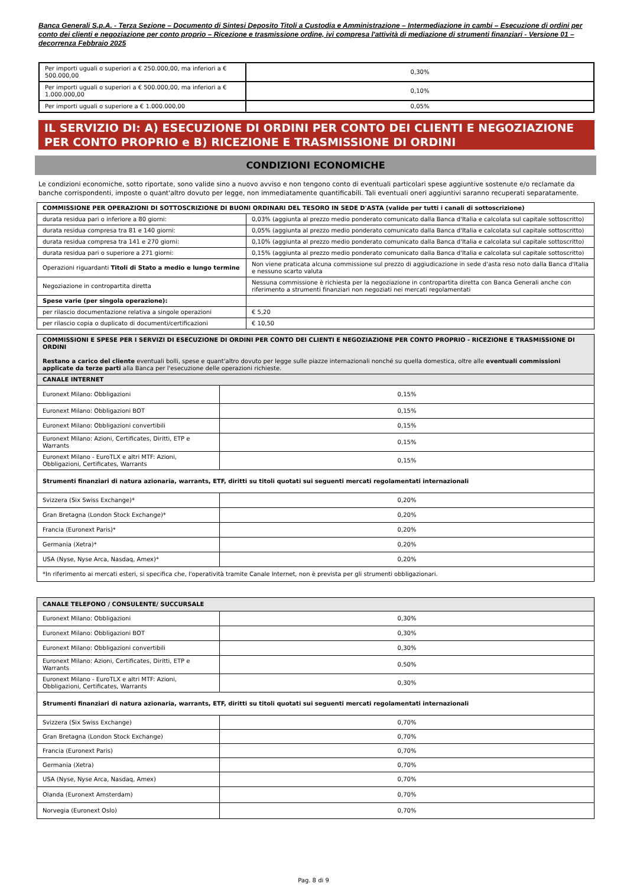Banca Generali S.p.A. - Terza Sezione – Documento di Sintesi Deposito Titoli a Custodia e Amministrazione – Intermediazione in cambi – Esecuzione di ordini per conto dei clienti e negoziazione per conto proprio – Ricezione e trasmissione ordine, ivi compresa l'attività di mediazione di strumenti finanziari - Versione 01 – decorrenza Febbraio 2025
| Per importi uguali o superiori a € 250.000,00, ma inferiori a € 500.000,00 | 0,30% |
| Per importi uguali o superiori a € 500.000,00, ma inferiori a € 1.000.000,00 | 0,10% |
| Per importi uguali o superiore a € 1.000.000,00 | 0,05% |
IL SERVIZIO DI: A) ESECUZIONE DI ORDINI PER CONTO DEI CLIENTI E NEGOZIAZIONE PER CONTO PROPRIO e B) RICEZIONE E TRASMISSIONE DI ORDINI
CONDIZIONI ECONOMICHE
Le condizioni economiche, sotto riportate, sono valide sino a nuovo avviso e non tengono conto di eventuali particolari spese aggiuntive sostenute e/o reclamate da banche corrispondenti, imposte o quant'altro dovuto per legge, non immediatamente quantificabili. Tali eventuali oneri aggiuntivi saranno recuperati separatamente.
| COMMISSIONE PER OPERAZIONI DI SOTTOSCRIZIONE DI BUONI ORDINARI DEL TESORO IN SEDE D'ASTA (valide per tutti i canali di sottoscrizione) | |
| --- | --- |
| durata residua pari o inferiore a 80 giorni: | 0,03% (aggiunta al prezzo medio ponderato comunicato dalla Banca d'Italia e calcolata sul capitale sottoscritto) |
| durata residua compresa tra 81 e 140 giorni: | 0,05% (aggiunta al prezzo medio ponderato comunicato dalla Banca d'Italia e calcolata sul capitale sottoscritto) |
| durata residua compresa tra 141 e 270 giorni: | 0,10% (aggiunta al prezzo medio ponderato comunicato dalla Banca d'Italia e calcolata sul capitale sottoscritto) |
| durata residua pari o superiore a 271 giorni: | 0,15% (aggiunta al prezzo medio ponderato comunicato dalla Banca d'Italia e calcolata sul capitale sottoscritto) |
| Operazioni riguardanti Titoli di Stato a medio e lungo termine | Non viene praticata alcuna commissione sul prezzo di aggiudicazione in sede d'asta reso noto dalla Banca d'Italia e nessuno scarto valuta |
| Negoziazione in contropartita diretta | Nessuna commissione è richiesta per la negoziazione in contropartita diretta con Banca Generali anche con riferimento a strumenti finanziari non negoziati nei mercati regolamentati |
| Spese varie (per singola operazione): | |
| per rilascio documentazione relativa a singole operazioni | € 5,20 |
| per rilascio copia o duplicato di documenti/certificazioni | € 10,50 |
| COMMISSIONI E SPESE PER I SERVIZI DI ESECUZIONE DI ORDINI PER CONTO DEI CLIENTI E NEGOZIAZIONE PER CONTO PROPRIO - RICEZIONE E TRASMISSIONE DI ORDINI Restano a carico del cliente eventuali bolli, spese e quant'altro dovuto per legge sulle piazze internazionali nonché su quella domestica, oltre alle eventuali commissioni applicate da terze parti alla Banca per l'esecuzione delle operazioni richieste. | |
| CANALE INTERNET | |
| Euronext Milano: Obbligazioni | 0,15% |
| Euronext Milano: Obbligazioni BOT | 0,15% |
| Euronext Milano: Obbligazioni convertibili | 0,15% |
| Euronext Milano: Azioni, Certificates, Diritti, ETP e Warrants | 0,15% |
| Euronext Milano - EuroTLX e altri MTF: Azioni, Obbligazioni, Certificates, Warrants | 0,15% |
| Strumenti finanziari di natura azionaria, warrants, ETF, diritti su titoli quotati sui seguenti mercati regolamentati internazionali | |
| Svizzera (Six Swiss Exchange)* | 0,20% |
| Gran Bretagna (London Stock Exchange)* | 0,20% |
| Francia (Euronext Paris)* | 0,20% |
| Germania (Xetra)* | 0,20% |
| USA (Nyse, Nyse Arca, Nasdaq, Amex)* | 0,20% |
| *In riferimento ai mercati esteri, si specifica che, l'operatività tramite Canale Internet, non è prevista per gli strumenti obbligazionari. | |
| CANALE TELEFONO / CONSULENTE/ SUCCURSALE | |
| Euronext Milano: Obbligazioni | 0,30% |
| Euronext Milano: Obbligazioni BOT | 0,30% |
| Euronext Milano: Obbligazioni convertibili | 0,30% |
| Euronext Milano: Azioni, Certificates, Diritti, ETP e Warrants | 0,50% |
| Euronext Milano - EuroTLX e altri MTF: Azioni, Obbligazioni, Certificates, Warrants | 0,30% |
| Strumenti finanziari di natura azionaria, warrants, ETF, diritti su titoli quotati sui seguenti mercati regolamentati internazionali | |
| Svizzera (Six Swiss Exchange) | 0,70% |
| Gran Bretagna (London Stock Exchange) | 0,70% |
| Francia (Euronext Paris) | 0,70% |
| Germania (Xetra) | 0,70% |
| USA (Nyse, Nyse Arca, Nasdaq, Amex) | 0,70% |
| Olanda (Euronext Amsterdam) | 0,70% |
| Norvegia (Euronext Oslo) | 0,70% |
Pag. 8 di 9